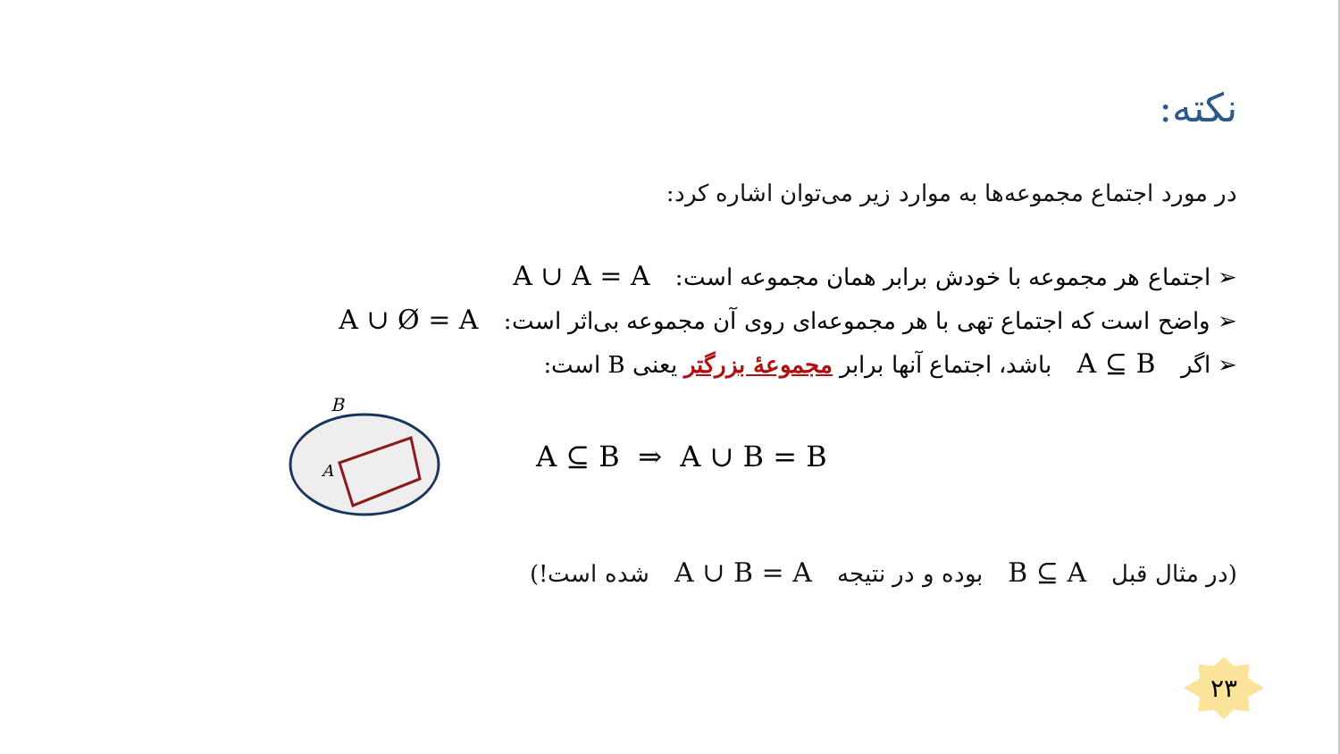نکته:
در مورد اجتماع مجموعه‌ها به موارد زیر می‌توان اشاره کرد:
➢ اجتماع هر مجموعه با خودش برابر همان مجموعه است: A ∪ A = A
➢ واضح است که اجتماع تهی با هر مجموعه‌ای روی آن مجموعه بی‌اثر است: A ∪ Ø = A
➢ اگر A ⊆ B باشد، اجتماع آنها برابر مجموعهٔ بزرگتر یعنی B است:
B
A
A ⊆ B ⇒ A ∪ B = B
(در مثال قبل B ⊆ A بوده و در نتیجه A ∪ B = A شده است!)
۲۳